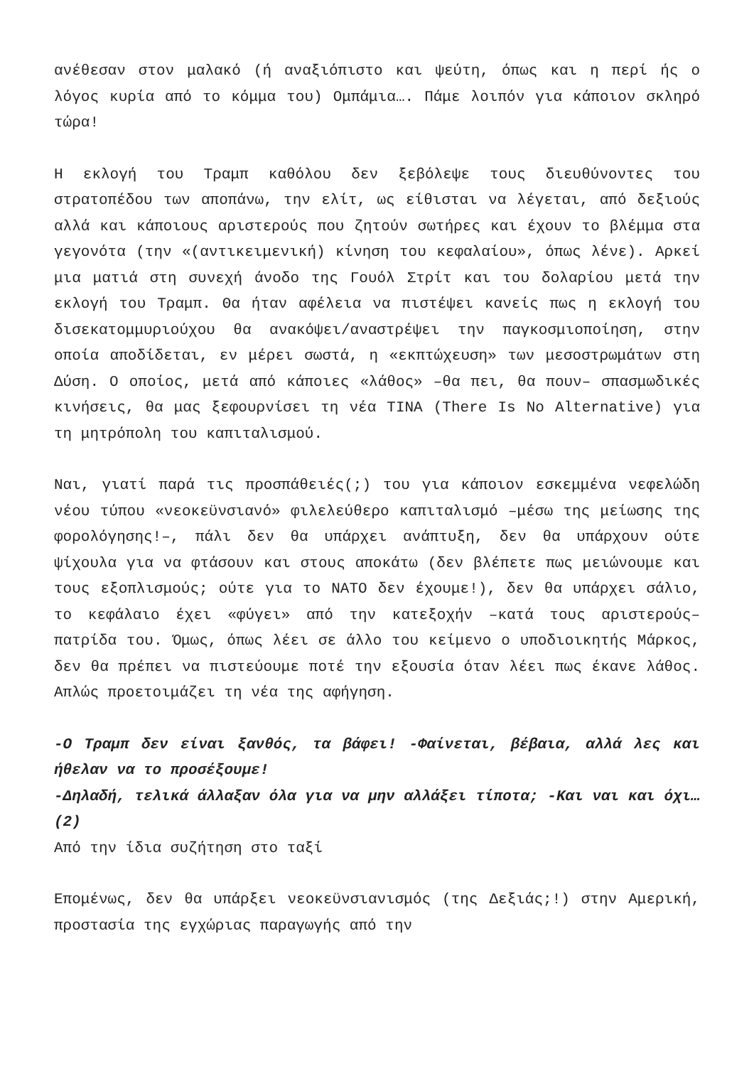ανέθεσαν στον μαλακό (ή αναξιόπιστο και ψεύτη, όπως και η περί ής ο λόγος κυρία από το κόμμα του) Ομπάμια…. Πάμε λοιπόν για κάποιον σκληρό τώρα!
Η εκλογή του Τραμπ καθόλου δεν ξεβόλεψε τους διευθύνοντες του στρατοπέδου των αποπάνω, την ελίτ, ως είθισται να λέγεται, από δεξιούς αλλά και κάποιους αριστερούς που ζητούν σωτήρες και έχουν το βλέμμα στα γεγονότα (την «(αντικειμενική) κίνηση του κεφαλαίου», όπως λένε). Αρκεί μια ματιά στη συνεχή άνοδο της Γουόλ Στρίτ και του δολαρίου μετά την εκλογή του Τραμπ. Θα ήταν αφέλεια να πιστέψει κανείς πως η εκλογή του δισεκατομμυριούχου θα ανακόψει/αναστρέψει την παγκοσμιοποίηση, στην οποία αποδίδεται, εν μέρει σωστά, η «εκπτώχευση» των μεσοστρωμάτων στη Δύση. Ο οποίος, μετά από κάποιες «λάθος» –θα πει, θα πουν– σπασμωδικές κινήσεις, θα μας ξεφουρνίσει τη νέα TINA (There Is No Alternative) για τη μητρόπολη του καπιταλισμού.
Ναι, γιατί παρά τις προσπάθειές(;) του για κάποιον εσκεμμένα νεφελώδη νέου τύπου «νεοκεϋνσιανό» φιλελεύθερο καπιταλισμό –μέσω της μείωσης της φορολόγησης!–, πάλι δεν θα υπάρχει ανάπτυξη, δεν θα υπάρχουν ούτε ψίχουλα για να φτάσουν και στους αποκάτω (δεν βλέπετε πως μειώνουμε και τους εξοπλισμούς; ούτε για το ΝΑΤΟ δεν έχουμε!), δεν θα υπάρχει σάλιο, το κεφάλαιο έχει «φύγει» από την κατεξοχήν –κατά τους αριστερούς– πατρίδα του. Όμως, όπως λέει σε άλλο του κείμενο ο υποδιοικητής Μάρκος, δεν θα πρέπει να πιστεύουμε ποτέ την εξουσία όταν λέει πως έκανε λάθος. Απλώς προετοιμάζει τη νέα της αφήγηση.
-Ο Τραμπ δεν είναι ξανθός, τα βάφει! -Φαίνεται, βέβαια, αλλά λες και ήθελαν να το προσέξουμε!
-Δηλαδή, τελικά άλλαξαν όλα για να μην αλλάξει τίποτα; -Και ναι και όχι… (2)
Από την ίδια συζήτηση στο ταξί
Επομένως, δεν θα υπάρξει νεοκεϋνσιανισμός (της Δεξιάς;!) στην Αμερική, προστασία της εγχώριας παραγωγής από την